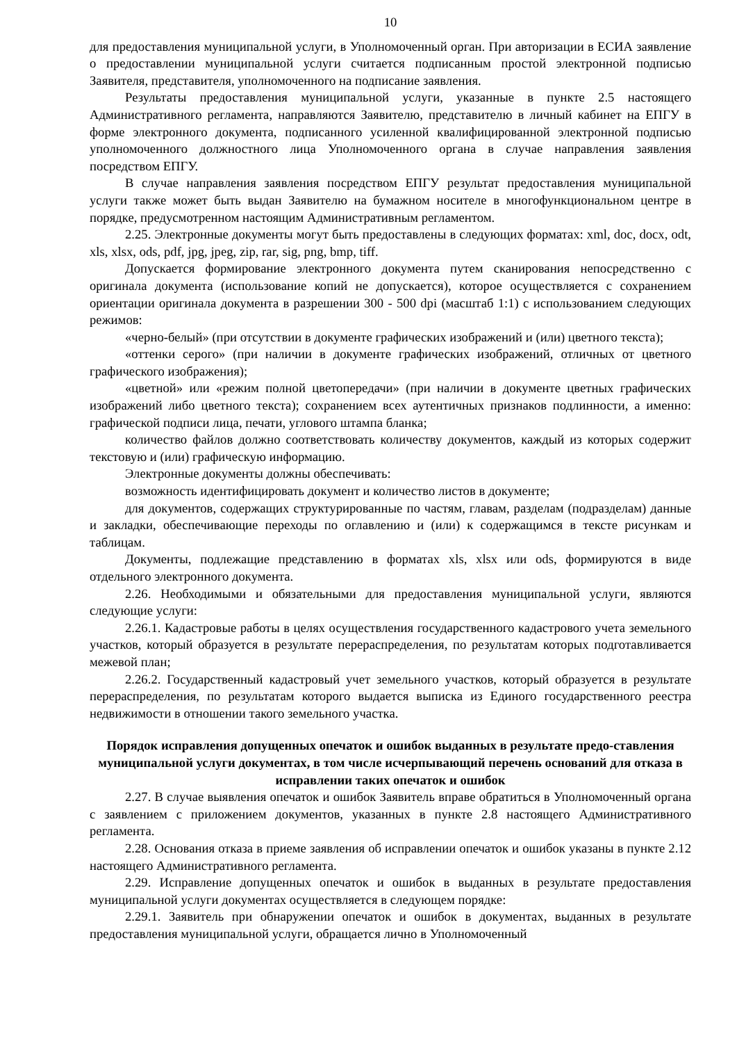10
для предоставления муниципальной услуги, в Уполномоченный орган. При авторизации в ЕСИА заявление о предоставлении муниципальной услуги считается подписанным простой электронной подписью Заявителя, представителя, уполномоченного на подписание заявления.
Результаты предоставления муниципальной услуги, указанные в пункте 2.5 настоящего Административного регламента, направляются Заявителю, представителю в личный кабинет на ЕПГУ в форме электронного документа, подписанного усиленной квалифицированной электронной подписью уполномоченного должностного лица Уполномоченного органа в случае направления заявления посредством ЕПГУ.
В случае направления заявления посредством ЕПГУ результат предоставления муниципальной услуги также может быть выдан Заявителю на бумажном носителе в многофункциональном центре в порядке, предусмотренном настоящим Административным регламентом.
2.25. Электронные документы могут быть предоставлены в следующих форматах: xml, doc, docx, odt, xls, xlsx, ods, pdf, jpg, jpeg, zip, rar, sig, png, bmp, tiff.
Допускается формирование электронного документа путем сканирования непосредственно с оригинала документа (использование копий не допускается), которое осуществляется с сохранением ориентации оригинала документа в разрешении 300 - 500 dpi (масштаб 1:1) с использованием следующих режимов:
«черно-белый» (при отсутствии в документе графических изображений и (или) цветного текста);
«оттенки серого» (при наличии в документе графических изображений, отличных от цветного графического изображения);
«цветной» или «режим полной цветопередачи» (при наличии в документе цветных графических изображений либо цветного текста); сохранением всех аутентичных признаков подлинности, а именно: графической подписи лица, печати, углового штампа бланка;
количество файлов должно соответствовать количеству документов, каждый из которых содержит текстовую и (или) графическую информацию.
Электронные документы должны обеспечивать:
возможность идентифицировать документ и количество листов в документе;
для документов, содержащих структурированные по частям, главам, разделам (подразделам) данные и закладки, обеспечивающие переходы по оглавлению и (или) к содержащимся в тексте рисункам и таблицам.
Документы, подлежащие представлению в форматах xls, xlsx или ods, формируются в виде отдельного электронного документа.
2.26. Необходимыми и обязательными для предоставления муниципальной услуги, являются следующие услуги:
2.26.1. Кадастровые работы в целях осуществления государственного кадастрового учета земельного участков, который образуется в результате перераспределения, по результатам которых подготавливается межевой план;
2.26.2. Государственный кадастровый учет земельного участков, который образуется в результате перераспределения, по результатам которого выдается выписка из Единого государственного реестра недвижимости в отношении такого земельного участка.
Порядок исправления допущенных опечаток и ошибок выданных в результате предо-ставления муниципальной услуги документах, в том числе исчерпывающий перечень оснований для отказа в исправлении таких опечаток и ошибок
2.27. В случае выявления опечаток и ошибок Заявитель вправе обратиться в Уполномоченный органа с заявлением с приложением документов, указанных в пункте 2.8 настоящего Административного регламента.
2.28. Основания отказа в приеме заявления об исправлении опечаток и ошибок указаны в пункте 2.12 настоящего Административного регламента.
2.29. Исправление допущенных опечаток и ошибок в выданных в результате предоставления муниципальной услуги документах осуществляется в следующем порядке:
2.29.1. Заявитель при обнаружении опечаток и ошибок в документах, выданных в результате предоставления муниципальной услуги, обращается лично в Уполномоченный